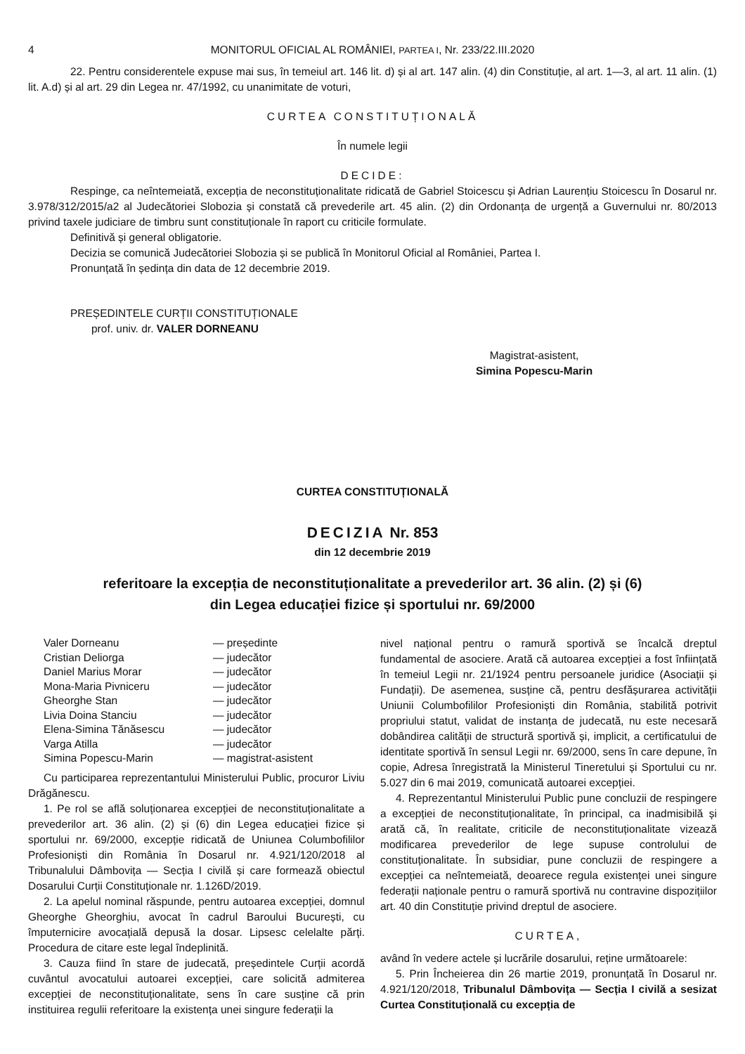4 MONITORUL OFICIAL AL ROMÂNIEI, PARTEA I, Nr. 233/22.III.2020
22. Pentru considerentele expuse mai sus, în temeiul art. 146 lit. d) și al art. 147 alin. (4) din Constituție, al art. 1—3, al art. 11 alin. (1) lit. A.d) și al art. 29 din Legea nr. 47/1992, cu unanimitate de voturi,
CURTEA CONSTITUȚIONALĂ
În numele legii
DECIDE:
Respinge, ca neîntemeiată, excepția de neconstituționalitate ridicată de Gabriel Stoicescu și Adrian Laurențiu Stoicescu în Dosarul nr. 3.978/312/2015/a2 al Judecătoriei Slobozia și constată că prevederile art. 45 alin. (2) din Ordonanța de urgență a Guvernului nr. 80/2013 privind taxele judiciare de timbru sunt constituționale în raport cu criticile formulate.
Definitivă și general obligatorie.
Decizia se comunică Judecătoriei Slobozia și se publică în Monitorul Oficial al României, Partea I.
Pronunțată în ședința din data de 12 decembrie 2019.
PREȘEDINTELE CURȚII CONSTITUȚIONALE
prof. univ. dr. VALER DORNEANU
Magistrat-asistent,
Simina Popescu-Marin
CURTEA CONSTITUȚIONALĂ
DECIZIA Nr. 853
din 12 decembrie 2019
referitoare la excepția de neconstituționalitate a prevederilor art. 36 alin. (2) și (6)
din Legea educației fizice și sportului nr. 69/2000
| Valer Dorneanu | — președinte |
| Cristian Deliorga | — judecător |
| Daniel Marius Morar | — judecător |
| Mona-Maria Pivniceru | — judecător |
| Gheorghe Stan | — judecător |
| Livia Doina Stanciu | — judecător |
| Elena-Simina Tănăsescu | — judecător |
| Varga Atilla | — judecător |
| Simina Popescu-Marin | — magistrat-asistent |
Cu participarea reprezentantului Ministerului Public, procuror Liviu Drăgănescu.
1. Pe rol se află soluționarea excepției de neconstituționalitate a prevederilor art. 36 alin. (2) și (6) din Legea educației fizice și sportului nr. 69/2000, excepție ridicată de Uniunea Columbofililor Profesioniști din România în Dosarul nr. 4.921/120/2018 al Tribunalului Dâmbovița — Secția I civilă și care formează obiectul Dosarului Curții Constituționale nr. 1.126D/2019.
2. La apelul nominal răspunde, pentru autoarea excepției, domnul Gheorghe Gheorghiu, avocat în cadrul Baroului București, cu împuternicire avocațială depusă la dosar. Lipsesc celelalte părți. Procedura de citare este legal îndeplinită.
3. Cauza fiind în stare de judecată, președintele Curții acordă cuvântul avocatului autoarei excepției, care solicită admiterea excepției de neconstituționalitate, sens în care susține că prin instituirea regulii referitoare la existența unei singure federații la
nivel național pentru o ramură sportivă se încalcă dreptul fundamental de asociere. Arată că autoarea excepției a fost înființată în temeiul Legii nr. 21/1924 pentru persoanele juridice (Asociații și Fundații). De asemenea, susține că, pentru desfășurarea activității Uniunii Columbofililor Profesioniști din România, stabilită potrivit propriului statut, validat de instanța de judecată, nu este necesară dobândirea calității de structură sportivă și, implicit, a certificatului de identitate sportivă în sensul Legii nr. 69/2000, sens în care depune, în copie, Adresa înregistrată la Ministerul Tineretului și Sportului cu nr. 5.027 din 6 mai 2019, comunicată autoarei excepției.
4. Reprezentantul Ministerului Public pune concluzii de respingere a excepției de neconstituționalitate, în principal, ca inadmisibilă și arată că, în realitate, criticile de neconstituționalitate vizează modificarea prevederilor de lege supuse controlului de constituționalitate. În subsidiar, pune concluzii de respingere a excepției ca neîntemeiată, deoarece regula existenței unei singure federații naționale pentru o ramură sportivă nu contravine dispozițiilor art. 40 din Constituție privind dreptul de asociere.
CURTEA,
având în vedere actele și lucrările dosarului, reține următoarele:
5. Prin Încheierea din 26 martie 2019, pronunțată în Dosarul nr. 4.921/120/2018, Tribunalul Dâmbovița — Secția I civilă a sesizat Curtea Constituțională cu excepția de